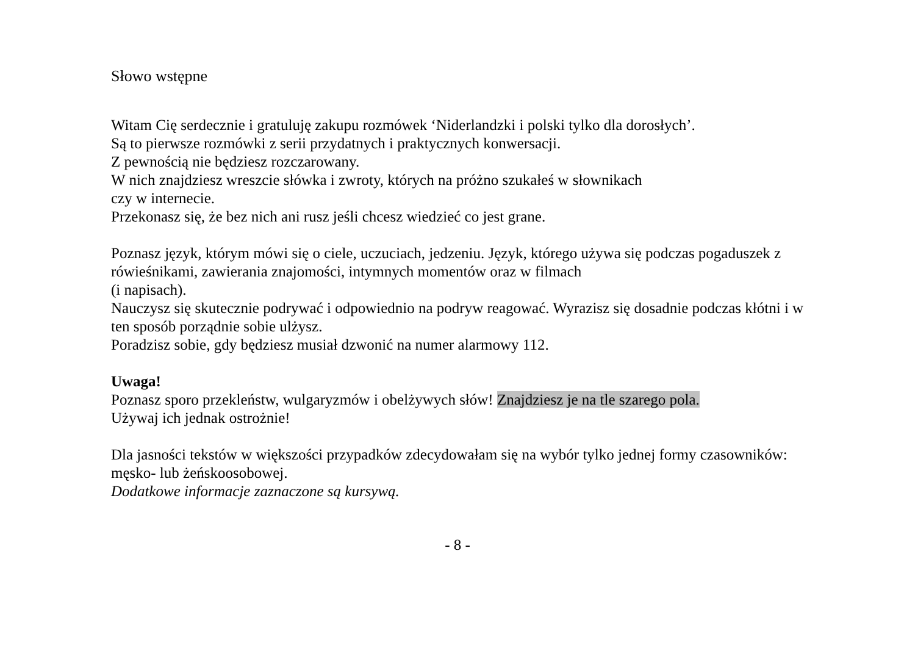Słowo wstępne
Witam Cię serdecznie i gratuluję zakupu rozmówek ‘Niderlandzki i polski tylko dla dorosłych’.
Są to pierwsze rozmówki z serii przydatnych i praktycznych konwersacji.
Z pewnością nie będziesz rozczarowany.
W nich znajdziesz wreszcie słówka i zwroty, których na próżno szukałeś w słownikach
czy w internecie.
Przekonasz się, że bez nich ani rusz jeśli chcesz wiedzieć co jest grane.
Poznasz język, którym mówi się o ciele, uczuciach, jedzeniu. Język, którego używa się podczas pogaduszek z rówieśnikami, zawierania znajomości, intymnych momentów oraz w filmach
(i napisach).
Nauczysz się skutecznie podrywać i odpowiednio na podryw reagować. Wyrazisz się dosadnie podczas kłótni i w ten sposób porządnie sobie ulżysz.
Poradzisz sobie, gdy będziesz musiał dzwonić na numer alarmowy 112.
Uwaga!
Poznasz sporo przekleństw, wulgaryzmów i obelżywych słów! Znajdziesz je na tle szarego pola.
Używaj ich jednak ostrożnie!
Dla jasności tekstów w większości przypadków zdecydowałam się na wybór tylko jednej formy czasowników: męsko- lub żeńskoosobowej.
Dodatkowe informacje zaznaczone są kursywą.
- 8 -